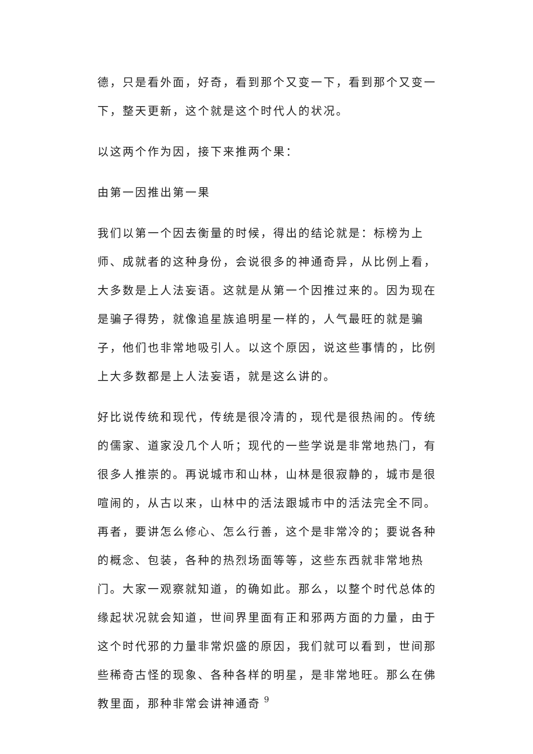德，只是看外面，好奇，看到那个又变一下，看到那个又变一下，整天更新，这个就是这个时代人的状况。
以这两个作为因，接下来推两个果：
由第一因推出第一果
我们以第一个因去衡量的时候，得出的结论就是：标榜为上师、成就者的这种身份，会说很多的神通奇异，从比例上看，大多数是上人法妄语。这就是从第一个因推过来的。因为现在是骗子得势，就像追星族追明星一样的，人气最旺的就是骗子，他们也非常地吸引人。以这个原因，说这些事情的，比例上大多数都是上人法妄语，就是这么讲的。
好比说传统和现代，传统是很冷清的，现代是很热闹的。传统的儒家、道家没几个人听；现代的一些学说是非常地热门，有很多人推崇的。再说城市和山林，山林是很寂静的，城市是很喧闹的，从古以来，山林中的活法跟城市中的活法完全不同。再者，要讲怎么修心、怎么行善，这个是非常冷的；要说各种的概念、包装，各种的热烈场面等等，这些东西就非常地热门。大家一观察就知道，的确如此。那么，以整个时代总体的缘起状况就会知道，世间界里面有正和邪两方面的力量，由于这个时代邪的力量非常炽盛的原因，我们就可以看到，世间那些稀奇古怪的现象、各种各样的明星，是非常地旺。那么在佛教里面，那种非常会讲神通奇
9